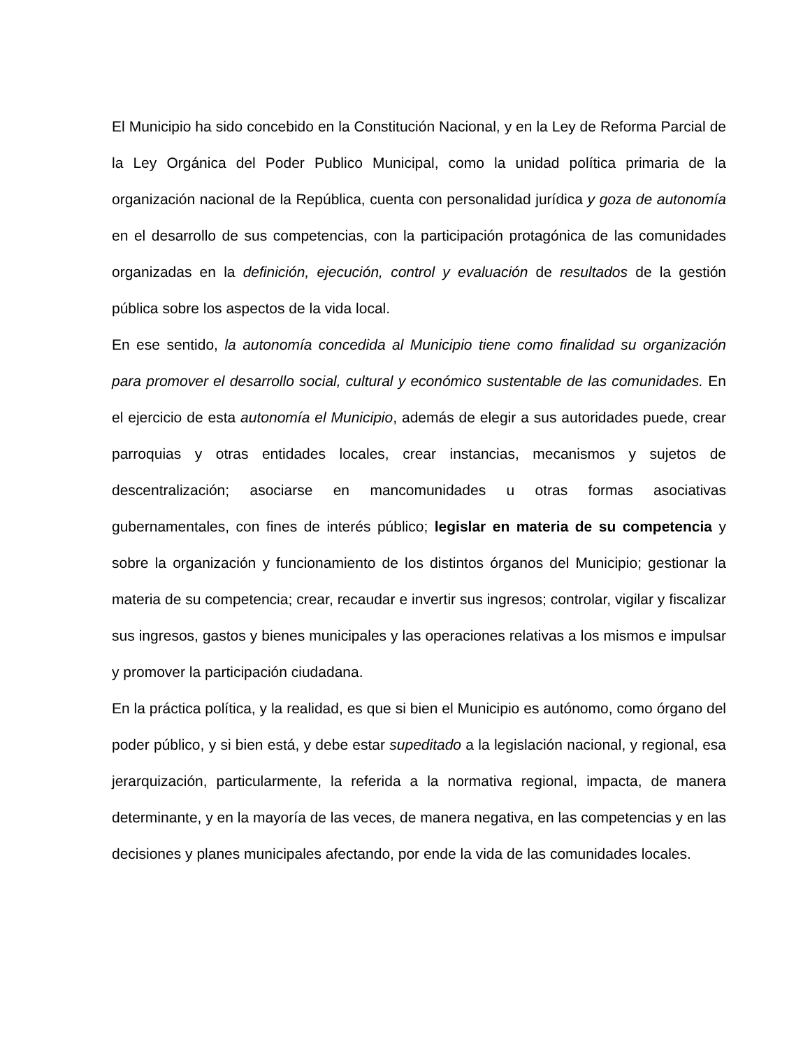El Municipio ha sido concebido en la Constitución Nacional, y en la Ley de Reforma Parcial de la Ley Orgánica del Poder Publico Municipal, como la unidad política primaria de la organización nacional de la República, cuenta con personalidad jurídica y goza de autonomía en el desarrollo de sus competencias, con la participación protagónica de las comunidades organizadas en la definición, ejecución, control y evaluación de resultados de la gestión pública sobre los aspectos de la vida local.
En ese sentido, la autonomía concedida al Municipio tiene como finalidad su organización para promover el desarrollo social, cultural y económico sustentable de las comunidades. En el ejercicio de esta autonomía el Municipio, además de elegir a sus autoridades puede, crear parroquias y otras entidades locales, crear instancias, mecanismos y sujetos de descentralización; asociarse en mancomunidades u otras formas asociativas gubernamentales, con fines de interés público; legislar en materia de su competencia y sobre la organización y funcionamiento de los distintos órganos del Municipio; gestionar la materia de su competencia; crear, recaudar e invertir sus ingresos; controlar, vigilar y fiscalizar sus ingresos, gastos y bienes municipales y las operaciones relativas a los mismos e impulsar y promover la participación ciudadana.
En la práctica política, y la realidad, es que si bien el Municipio es autónomo, como órgano del poder público, y si bien está, y debe estar supeditado a la legislación nacional, y regional, esa jerarquización, particularmente, la referida a la normativa regional, impacta, de manera determinante, y en la mayoría de las veces, de manera negativa, en las competencias y en las decisiones y planes municipales afectando, por ende la vida de las comunidades locales.